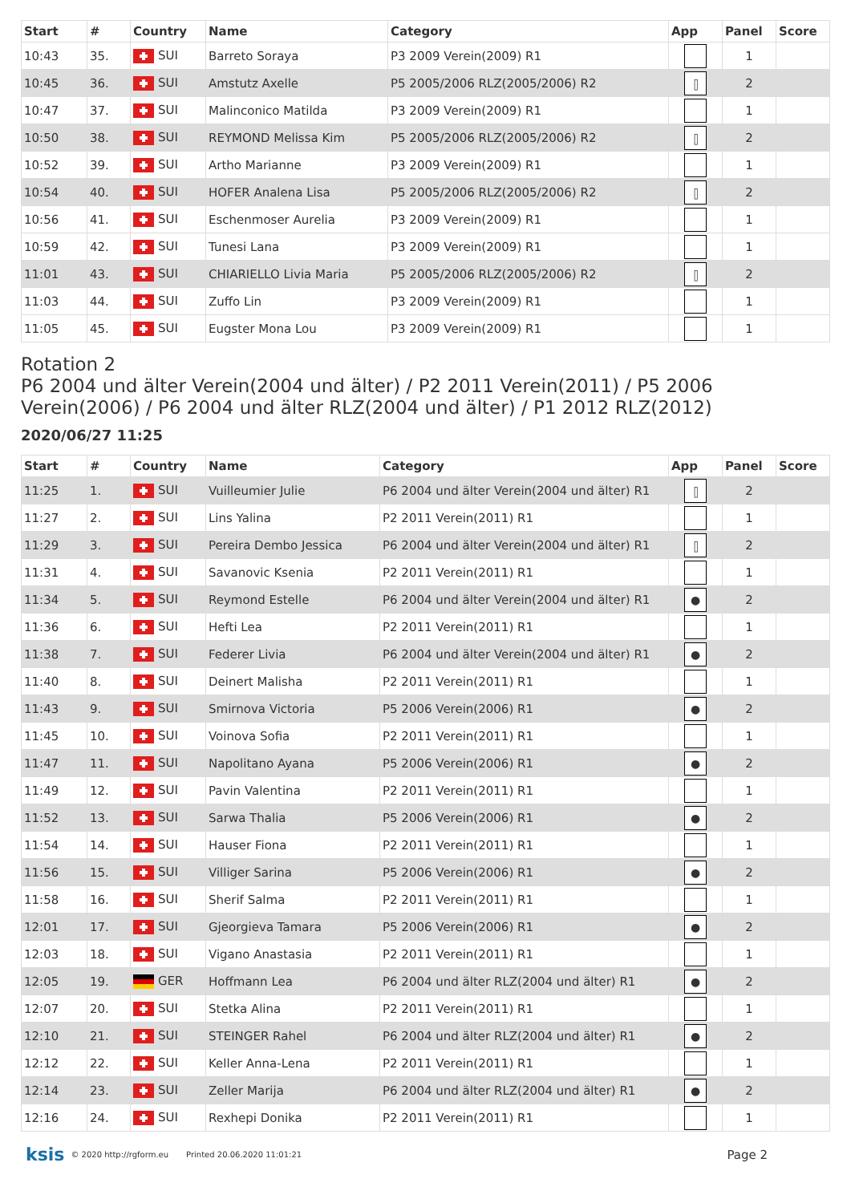| Start | # | Country | Name | Category | App | Panel | Score |
| --- | --- | --- | --- | --- | --- | --- | --- |
| 10:43 | 35. | SUI | Barreto Soraya | P3 2009 Verein(2009) R1 | | 1 | |
| 10:45 | 36. | SUI | Amstutz Axelle | P5 2005/2006 RLZ(2005/2006) R2 | ⫿ | 2 | |
| 10:47 | 37. | SUI | Malinconico Matilda | P3 2009 Verein(2009) R1 | | 1 | |
| 10:50 | 38. | SUI | REYMOND Melissa Kim | P5 2005/2006 RLZ(2005/2006) R2 | ⫿ | 2 | |
| 10:52 | 39. | SUI | Artho Marianne | P3 2009 Verein(2009) R1 | | 1 | |
| 10:54 | 40. | SUI | HOFER Analena Lisa | P5 2005/2006 RLZ(2005/2006) R2 | ⫿ | 2 | |
| 10:56 | 41. | SUI | Eschenmoser Aurelia | P3 2009 Verein(2009) R1 | | 1 | |
| 10:59 | 42. | SUI | Tunesi Lana | P3 2009 Verein(2009) R1 | | 1 | |
| 11:01 | 43. | SUI | CHIARIELLO Livia Maria | P5 2005/2006 RLZ(2005/2006) R2 | ⫿ | 2 | |
| 11:03 | 44. | SUI | Zuffo Lin | P3 2009 Verein(2009) R1 | | 1 | |
| 11:05 | 45. | SUI | Eugster Mona Lou | P3 2009 Verein(2009) R1 | | 1 | |
Rotation 2
P6 2004 und älter Verein(2004 und älter) / P2 2011 Verein(2011) / P5 2006 Verein(2006) / P6 2004 und älter RLZ(2004 und älter) / P1 2012 RLZ(2012)
2020/06/27 11:25
| Start | # | Country | Name | Category | App | Panel | Score |
| --- | --- | --- | --- | --- | --- | --- | --- |
| 11:25 | 1. | SUI | Vuilleumier Julie | P6 2004 und älter Verein(2004 und älter) R1 | ⫿ | 2 | |
| 11:27 | 2. | SUI | Lins Yalina | P2 2011 Verein(2011) R1 | | 1 | |
| 11:29 | 3. | SUI | Pereira Dembo Jessica | P6 2004 und älter Verein(2004 und älter) R1 | ⫿ | 2 | |
| 11:31 | 4. | SUI | Savanovic Ksenia | P2 2011 Verein(2011) R1 | | 1 | |
| 11:34 | 5. | SUI | Reymond Estelle | P6 2004 und älter Verein(2004 und älter) R1 | ● | 2 | |
| 11:36 | 6. | SUI | Hefti Lea | P2 2011 Verein(2011) R1 | | 1 | |
| 11:38 | 7. | SUI | Federer Livia | P6 2004 und älter Verein(2004 und älter) R1 | ● | 2 | |
| 11:40 | 8. | SUI | Deinert Malisha | P2 2011 Verein(2011) R1 | | 1 | |
| 11:43 | 9. | SUI | Smirnova Victoria | P5 2006 Verein(2006) R1 | ● | 2 | |
| 11:45 | 10. | SUI | Voinova Sofia | P2 2011 Verein(2011) R1 | | 1 | |
| 11:47 | 11. | SUI | Napolitano Ayana | P5 2006 Verein(2006) R1 | ● | 2 | |
| 11:49 | 12. | SUI | Pavin Valentina | P2 2011 Verein(2011) R1 | | 1 | |
| 11:52 | 13. | SUI | Sarwa Thalia | P5 2006 Verein(2006) R1 | ● | 2 | |
| 11:54 | 14. | SUI | Hauser Fiona | P2 2011 Verein(2011) R1 | | 1 | |
| 11:56 | 15. | SUI | Villiger Sarina | P5 2006 Verein(2006) R1 | ● | 2 | |
| 11:58 | 16. | SUI | Sherif Salma | P2 2011 Verein(2011) R1 | | 1 | |
| 12:01 | 17. | SUI | Gjeorgieva Tamara | P5 2006 Verein(2006) R1 | ● | 2 | |
| 12:03 | 18. | SUI | Vigano Anastasia | P2 2011 Verein(2011) R1 | | 1 | |
| 12:05 | 19. | GER | Hoffmann Lea | P6 2004 und älter RLZ(2004 und älter) R1 | ● | 2 | |
| 12:07 | 20. | SUI | Stetka Alina | P2 2011 Verein(2011) R1 | | 1 | |
| 12:10 | 21. | SUI | STEINGER Rahel | P6 2004 und älter RLZ(2004 und älter) R1 | ● | 2 | |
| 12:12 | 22. | SUI | Keller Anna-Lena | P2 2011 Verein(2011) R1 | | 1 | |
| 12:14 | 23. | SUI | Zeller Marija | P6 2004 und älter RLZ(2004 und älter) R1 | ● | 2 | |
| 12:16 | 24. | SUI | Rexhepi Donika | P2 2011 Verein(2011) R1 | | 1 | |
ksis © 2020 http://rgform.eu Printed 20.06.2020 11:01:21 Page 2